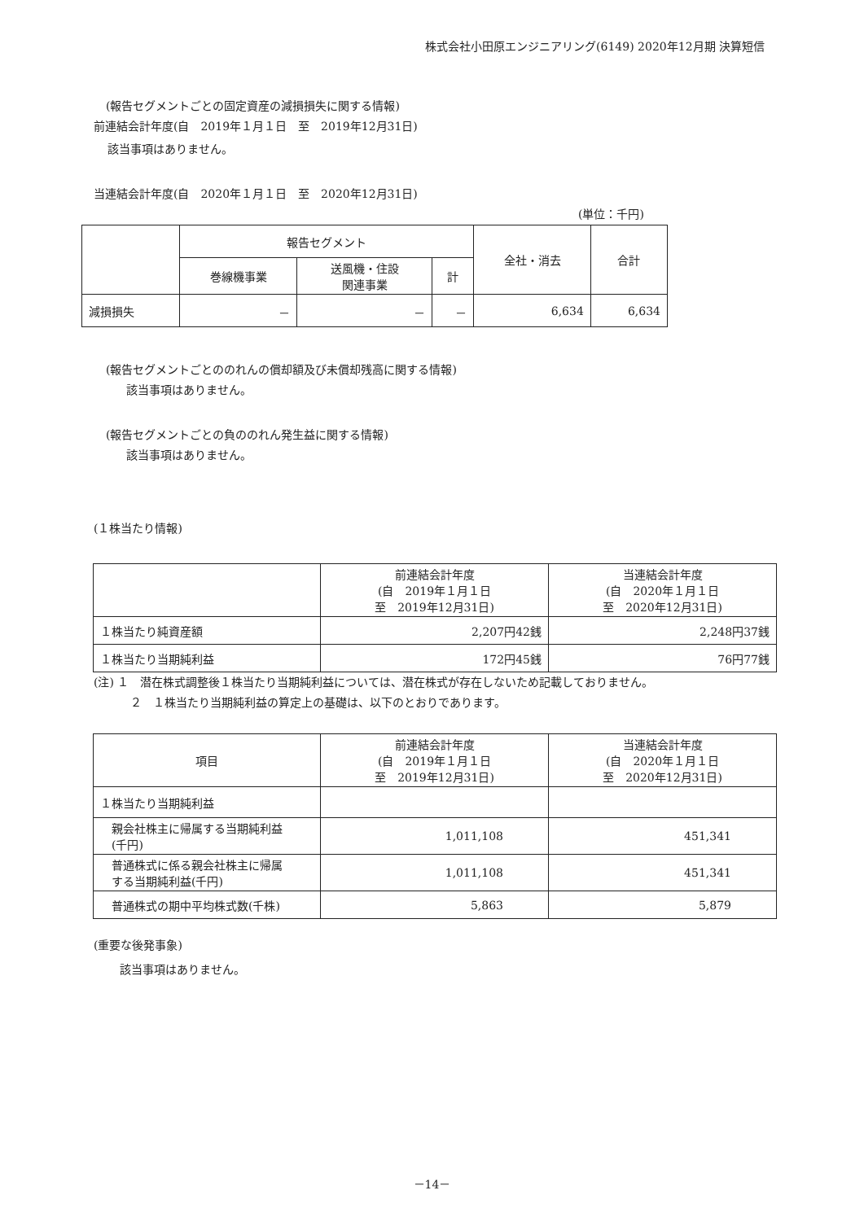株式会社小田原エンジニアリング(6149) 2020年12月期 決算短信
(報告セグメントごとの固定資産の減損損失に関する情報)
前連結会計年度(自　2019年１月１日　至　2019年12月31日)
該当事項はありません。
当連結会計年度(自　2020年１月１日　至　2020年12月31日)
(単位：千円)
| | 報告セグメント | | | 全社・消去 | 合計 |
| | 巻線機事業 | 送風機・住設 関連事業 | 計 | | |
| 減損損失 | － | － | － | 6,634 | 6,634 |
(報告セグメントごとののれんの償却額及び未償却残高に関する情報)
該当事項はありません。
(報告セグメントごとの負ののれん発生益に関する情報)
該当事項はありません。
(１株当たり情報)
| | 前連結会計年度 (自 2019年１月１日 至 2019年12月31日) | 当連結会計年度 (自 2020年１月１日 至 2020年12月31日) |
| １株当たり純資産額 | 2,207円42銭 | 2,248円37銭 |
| １株当たり当期純利益 | 172円45銭 | 76円77銭 |
(注) １　潜在株式調整後１株当たり当期純利益については、潜在株式が存在しないため記載しておりません。
２　１株当たり当期純利益の算定上の基礎は、以下のとおりであります。
| 項目 | 前連結会計年度 (自 2019年１月１日 至 2019年12月31日) | 当連結会計年度 (自 2020年１月１日 至 2020年12月31日) |
| --- | --- | --- |
| １株当たり当期純利益 | | |
| 親会社株主に帰属する当期純利益 (千円) | 1,011,108 | 451,341 |
| 普通株式に係る親会社株主に帰属 する当期純利益(千円) | 1,011,108 | 451,341 |
| 普通株式の期中平均株式数(千株) | 5,863 | 5,879 |
(重要な後発事象)
該当事項はありません。
－14－